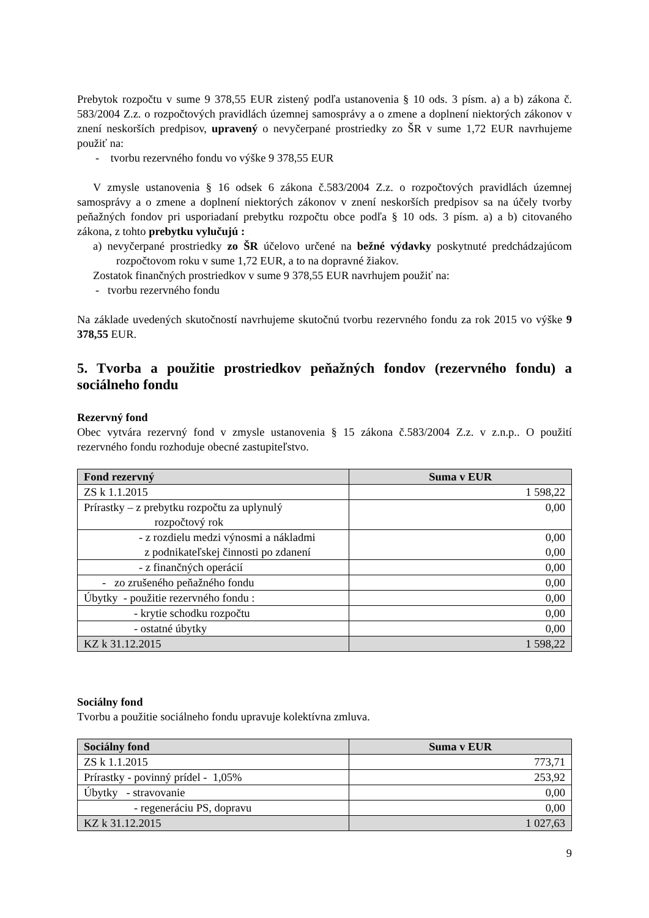Prebytok rozpočtu v sume 9 378,55 EUR zistený podľa ustanovenia § 10 ods. 3 písm. a) a b) zákona č. 583/2004 Z.z. o rozpočtových pravidlách územnej samosprávy a o zmene a doplnení niektorých zákonov v znení neskorších predpisov, upravený o nevyčerpané prostriedky zo ŠR v sume 1,72 EUR navrhujeme použiť na:
- tvorbu rezervného fondu vo výške 9 378,55 EUR
V zmysle ustanovenia § 16 odsek 6 zákona č.583/2004 Z.z. o rozpočtových pravidlách územnej samosprávy a o zmene a doplnení niektorých zákonov v znení neskorších predpisov sa na účely tvorby peňažných fondov pri usporiadaní prebytku rozpočtu obce podľa § 10 ods. 3 písm. a) a b) citovaného zákona, z tohto prebytku vylučujú :
a) nevyčerpané prostriedky zo ŠR účelovo určené na bežné výdavky poskytnuté predchádzajúcom rozpočtovom roku v sume 1,72 EUR, a to na dopravné žiakov.
Zostatok finančných prostriedkov v sume 9 378,55 EUR navrhujem použiť na:
- tvorbu rezervného fondu
Na základe uvedených skutočností navrhujeme skutočnú tvorbu rezervného fondu za rok 2015 vo výške 9 378,55 EUR.
5. Tvorba a použitie prostriedkov peňažných fondov (rezervného fondu) a sociálneho fondu
Rezervný fond
Obec vytvára rezervný fond v zmysle ustanovenia § 15 zákona č.583/2004 Z.z. v z.n.p.. O použití rezervného fondu rozhoduje obecné zastupiteľstvo.
| Fond rezervný | Suma v EUR |
| --- | --- |
| ZS k 1.1.2015 | 1 598,22 |
| Prírastky – z prebytku rozpočtu za uplynulý rozpočtový rok | 0,00 |
| - z rozdielu medzi výnosmi a nákladmi z podnikateľskej činnosti po zdanení | 0,00 0,00 |
| - z finančných operácií | 0,00 |
| - zo zrušeného peňažného fondu | 0,00 |
| Úbytky - použitie rezervného fondu : | 0,00 |
| - krytie schodku rozpočtu | 0,00 |
| - ostatné úbytky | 0,00 |
| KZ k 31.12.2015 | 1 598,22 |
Sociálny fond
Tvorbu a použitie sociálneho fondu upravuje kolektívna zmluva.
| Sociálny fond | Suma v EUR |
| --- | --- |
| ZS k 1.1.2015 | 773,71 |
| Prírastky - povinný prídel - 1,05% | 253,92 |
| Úbytky - stravovanie | 0,00 |
| - regeneráciu PS, dopravu | 0,00 |
| KZ k 31.12.2015 | 1 027,63 |
9